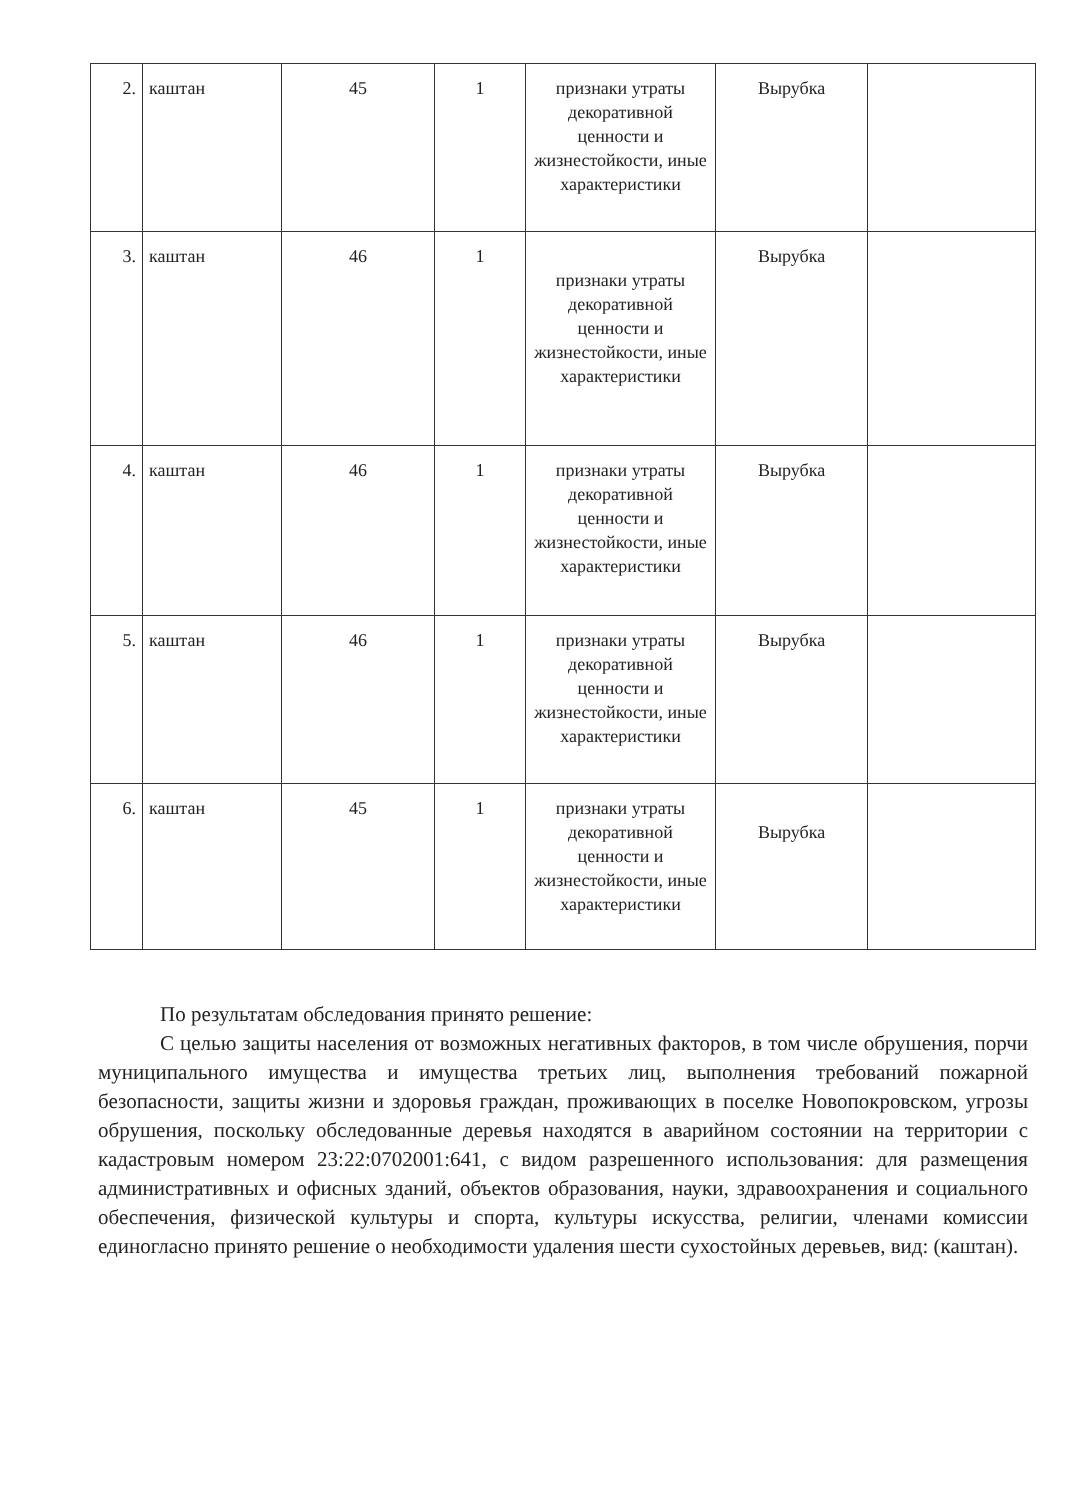| 2. | каштан | 45 | 1 | признаки утраты декоративной ценности и жизнестойкости, иные характеристики | Вырубка | |
| 3. | каштан | 46 | 1 | признаки утраты декоративной ценности и жизнестойкости, иные характеристики | Вырубка | |
| 4. | каштан | 46 | 1 | признаки утраты декоративной ценности и жизнестойкости, иные характеристики | Вырубка | |
| 5. | каштан | 46 | 1 | признаки утраты декоративной ценности и жизнестойкости, иные характеристики | Вырубка | |
| 6. | каштан | 45 | 1 | признаки утраты декоративной ценности и жизнестойкости, иные характеристики | Вырубка | |
По результатам обследования принято решение:
С целью защиты населения от возможных негативных факторов, в том числе обрушения, порчи муниципального имущества и имущества третьих лиц, выполнения требований пожарной безопасности, защиты жизни и здоровья граждан, проживающих в поселке Новопокровском, угрозы обрушения, поскольку обследованные деревья находятся в аварийном состоянии на территории с кадастровым номером 23:22:0702001:641, с видом разрешенного использования: для размещения административных и офисных зданий, объектов образования, науки, здравоохранения и социального обеспечения, физической культуры и спорта, культуры искусства, религии, членами комиссии единогласно принято решение о необходимости удаления шести сухостойных деревьев, вид: (каштан).